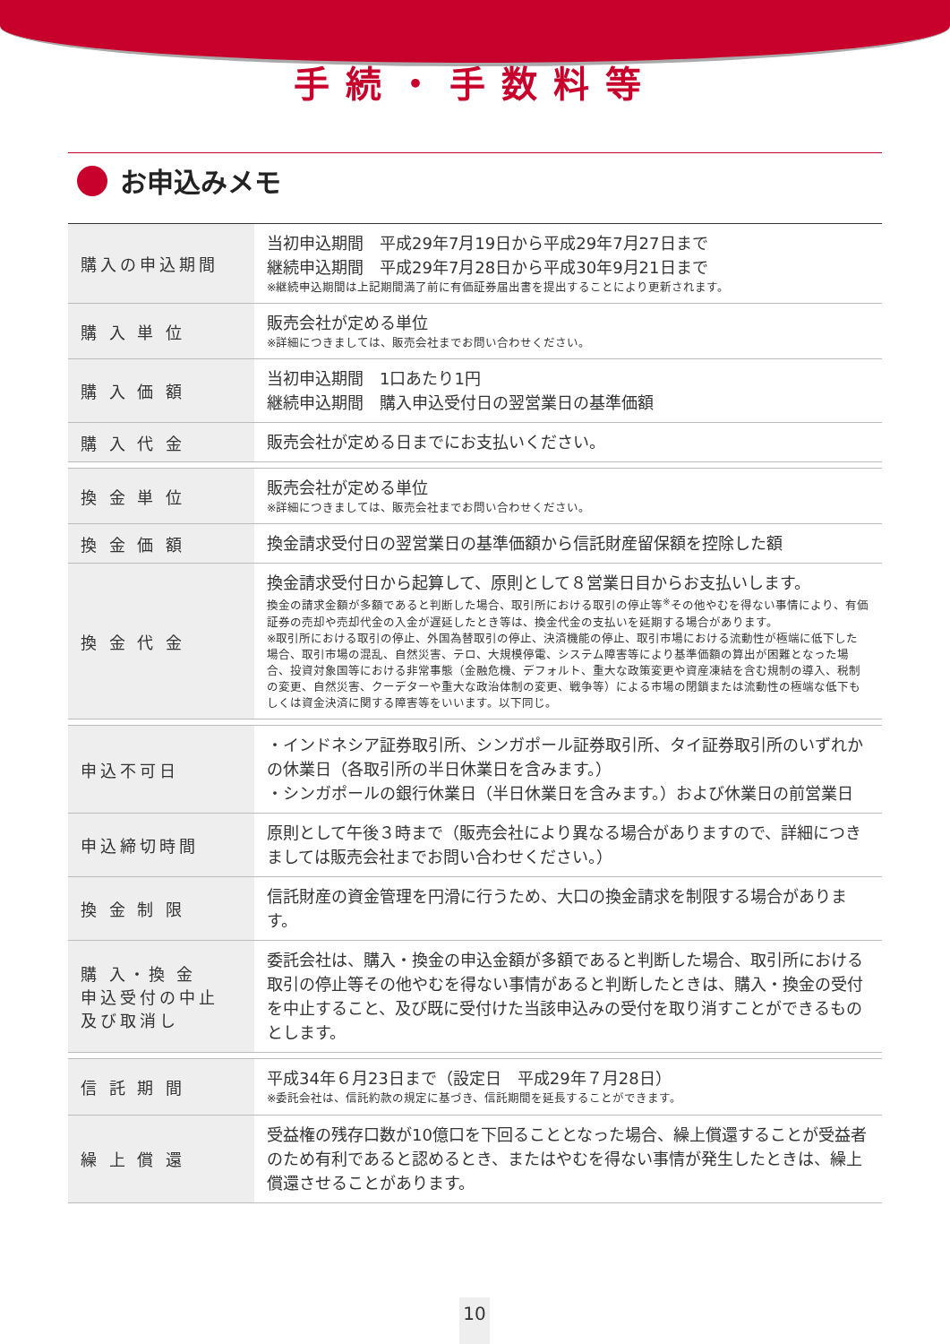手続・手数料等
お申込みメモ
| 購入の申込期間 | 当初申込期間 平成29年7月19日から平成29年7月27日まで 継続申込期間 平成29年7月28日から平成30年9月21日まで ※継続申込期間は上記期間満了前に有価証券届出書を提出することにより更新されます。 |
| 購 入 単 位 | 販売会社が定める単位 ※詳細につきましては、販売会社までお問い合わせください。 |
| 購 入 価 額 | 当初申込期間 1口あたり1円 継続申込期間 購入申込受付日の翌営業日の基準価額 |
| 購 入 代 金 | 販売会社が定める日までにお支払いください。 |
| 換 金 単 位 | 販売会社が定める単位 ※詳細につきましては、販売会社までお問い合わせください。 |
| 換 金 価 額 | 換金請求受付日の翌営業日の基準価額から信託財産留保額を控除した額 |
| 換 金 代 金 | 換金請求受付日から起算して、原則として８営業日目からお支払いします。 換金の請求金額が多額であると判断した場合、取引所における取引の停止等<sup>※</sup>その他やむを得ない事情により、有価証券の売却や売却代金の入金が遅延したとき等は、換金代金の支払いを延期する場合があります。 ※取引所における取引の停止、外国為替取引の停止、決済機能の停止、取引市場における流動性が極端に低下した場合、取引市場の混乱、自然災害、テロ、大規模停電、システム障害等により基準価額の算出が困難となった場合、投資対象国等における非常事態（金融危機、デフォルト、重大な政策変更や資産凍結を含む規制の導入、税制の変更、自然災害、クーデターや重大な政治体制の変更、戦争等）による市場の閉鎖または流動性の極端な低下もしくは資金決済に関する障害等をいいます。以下同じ。 |
| 申込不可日 | ・インドネシア証券取引所、シンガポール証券取引所、タイ証券取引所のいずれかの休業日（各取引所の半日休業日を含みます。） ・シンガポールの銀行休業日（半日休業日を含みます。）および休業日の前営業日 |
| 申込締切時間 | 原則として午後３時まで（販売会社により異なる場合がありますので、詳細につきましては販売会社までお問い合わせください。） |
| 換 金 制 限 | 信託財産の資金管理を円滑に行うため、大口の換金請求を制限する場合があります。 |
| 購 入・換 金 申込受付の中止 及び取消し | 委託会社は、購入・換金の申込金額が多額であると判断した場合、取引所における取引の停止等その他やむを得ない事情があると判断したときは、購入・換金の受付を中止すること、及び既に受付けた当該申込みの受付を取り消すことができるものとします。 |
| 信 託 期 間 | 平成34年６月23日まで（設定日 平成29年７月28日） ※委託会社は、信託約款の規定に基づき、信託期間を延長することができます。 |
| 繰 上 償 還 | 受益権の残存口数が10億口を下回ることとなった場合、繰上償還することが受益者のため有利であると認めるとき、またはやむを得ない事情が発生したときは、繰上償還させることがあります。 |
10